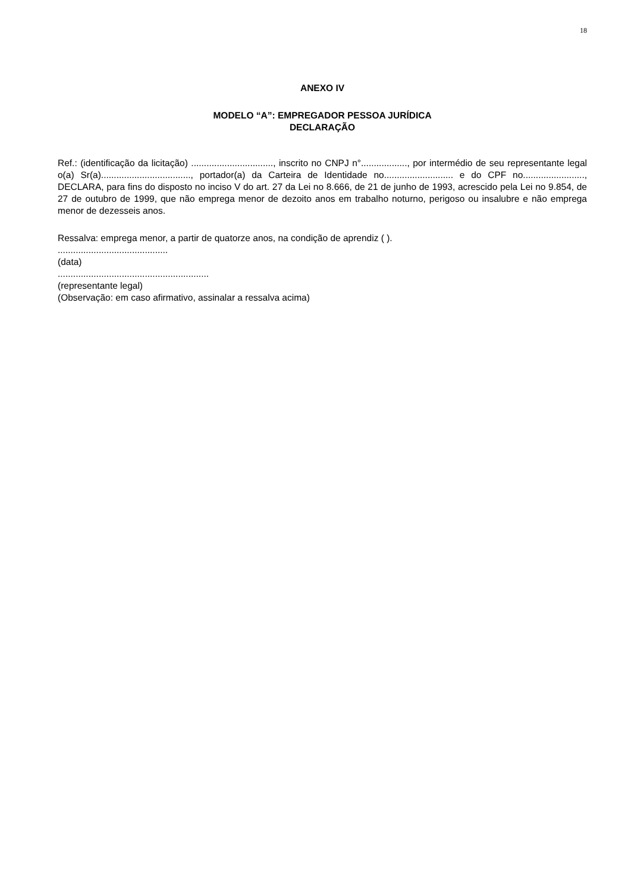18
ANEXO IV
MODELO “A”: EMPREGADOR PESSOA JURÍDICA
DECLARAÇÃO
Ref.: (identificação da licitação) ................................, inscrito no CNPJ n°.................., por intermédio de seu representante legal o(a) Sr(a)..................................., portador(a) da Carteira de Identidade no........................... e do CPF no........................, DECLARA, para fins do disposto no inciso V do art. 27 da Lei no 8.666, de 21 de junho de 1993, acrescido pela Lei no 9.854, de 27 de outubro de 1999, que não emprega menor de dezoito anos em trabalho noturno, perigoso ou insalubre e não emprega menor de dezesseis anos.
Ressalva: emprega menor, a partir de quatorze anos, na condição de aprendiz ( ).
...........................................
(data)
...........................................................
(representante legal)
(Observação: em caso afirmativo, assinalar a ressalva acima)